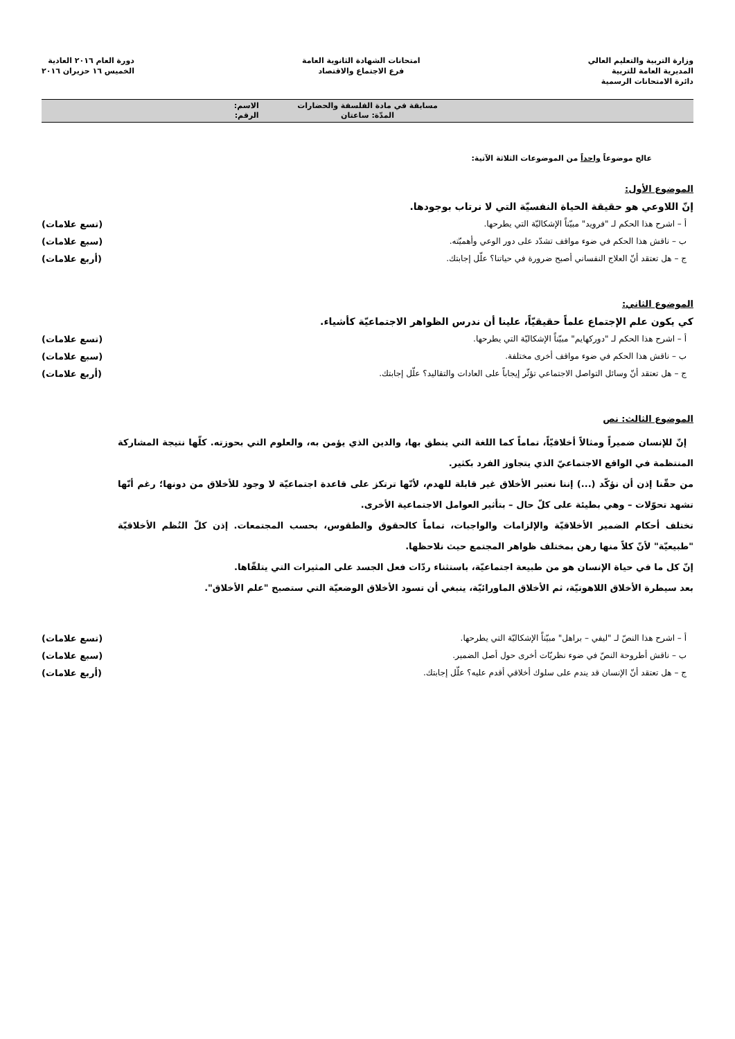وزارة التربية والتعليم العالي
المديرية العامة للتربية
دائرة الامتحانات الرسمية
امتحانات الشهادة الثانوية العامة
فرع الاجتماع والاقتصاد
دورة العام ٢٠١٦ العادية
الخميس ١٦ حزيران ٢٠١٦
مسابقة في مادة الفلسفة والحضارات
المدّة: ساعتان
الاسم:
الرقم:
عالج موضوعاً واحداً من الموضوعات الثلاثة الآتية:
الموضوع الأول:
إنّ اللاوعي هو حقيقة الحياة النفسيّة التي لا نرتاب بوجودها.
أ – اشرح هذا الحكم لـ "فرويد" مبيّناً الإشكاليّة التي يطرحها. (تسع علامات)
ب – ناقش هذا الحكم في ضوء مواقف تشدّد على دور الوعي وأهميّته. (سبع علامات)
ج – هل تعتقد أنّ العلاج النفساني أصبح ضرورة في حياتنا؟ علّل إجابتك. (أربع علامات)
الموضوع الثاني:
كي يكون علم الإجتماع علماً حقيقيّاً، علينا أن ندرس الظواهر الاجتماعيّة كأشياء.
أ – اشرح هذا الحكم لـ "دوركهايم" مبيّناً الإشكاليّة التي يطرحها. (تسع علامات)
ب – ناقش هذا الحكم في ضوء مواقف أخرى مختلفة. (سبع علامات)
ج – هل تعتقد أنّ وسائل التواصل الاجتماعي تؤثّر إيجاباً على العادات والتقاليد؟ علّل إجابتك. (أربع علامات)
الموضوع الثالث: نص
إنّ للإنسان ضميراً ومثالاً أخلاقيّاً، تماماً كما اللغة التي ينطق بها، والدين الذي يؤمن به، والعلوم التي بحوزته. كلّها نتيجة المشاركة المنتظمة في الواقع الاجتماعيّ الذي يتجاوز الفرد بكثير.
من حقّنا إذن أن نؤكّد (...) إننا نعتبر الأخلاق غير قابلة للهدم، لأنّها ترتكز على قاعدة اجتماعيّة لا وجود للأخلاق من دونها؛ رغم أنّها تشهد تحوّلات – وهي بطيئة على كلّ حال – بتأثير العوامل الاجتماعية الأخرى.
تختلف أحكام الضمير الأخلاقيّة والإلزامات والواجبات، تماماً كالحقوق والطقوس، بحسب المجتمعات. إذن كلّ النُظم الأخلاقيّة "طبيعيّة" لأنّ كلاً منها رهن بمختلف ظواهر المجتمع حيث نلاحظها.
إنّ كل ما في حياة الإنسان هو من طبيعة اجتماعيّة، باستثناء ردّات فعل الجسد على المثيرات التي يتلقّاها.
بعد سيطرة الأخلاق اللاهوتيّة، ثم الأخلاق الماورائيّة، ينبغي أن تسود الأخلاق الوضعيّة التي ستصبح "علم الأخلاق".
أ – اشرح هذا النصّ لـ "ليفي – براهل" مبيّناً الإشكاليّة التي يطرحها. (تسع علامات)
ب – ناقش أطروحة النصّ في ضوء نظريّات أخرى حول أصل الضمير. (سبع علامات)
ج – هل تعتقد أنّ الإنسان قد يندم على سلوك أخلاقي أقدم عليه؟ علّل إجابتك. (أربع علامات)